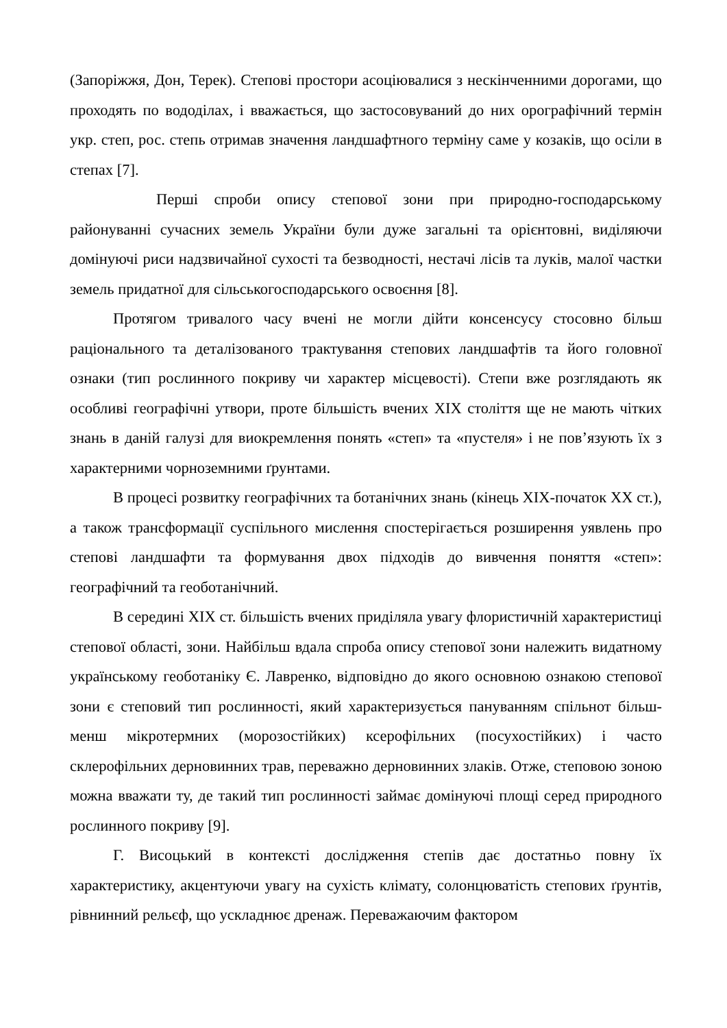(Запоріжжя, Дон, Терек). Степові простори асоціювалися з нескінченними дорогами, що проходять по вододілах, і вважається, що застосовуваний до них орографічний термін укр. степ, рос. степь отримав значення ландшафтного терміну саме у козаків, що осіли в степах [7].
Перші спроби опису степової зони при природно-господарському районуванні сучасних земель України були дуже загальні та орієнтовні, виділяючи домінуючі риси надзвичайної сухості та безводності, нестачі лісів та луків, малої частки земель придатної для сільськогосподарського освоєння [8].
Протягом тривалого часу вчені не могли дійти консенсусу стосовно більш раціонального та деталізованого трактування степових ландшафтів та його головної ознаки (тип рослинного покриву чи характер місцевості). Степи вже розглядають як особливі географічні утвори, проте більшість вчених XIX століття ще не мають чітких знань в даній галузі для виокремлення понять «степ» та «пустеля» і не пов’язують їх з характерними чорноземними ґрунтами.
В процесі розвитку географічних та ботанічних знань (кінець XIX-початок XX ст.), а також трансформації суспільного мислення спостерігається розширення уявлень про степові ландшафти та формування двох підходів до вивчення поняття «степ»: географічний та геоботанічний.
В середині XIX ст. більшість вчених приділяла увагу флористичній характеристиці степової області, зони. Найбільш вдала спроба опису степової зони належить видатному українському геоботаніку Є. Лавренко, відповідно до якого основною ознакою степової зони є степовий тип рослинності, який характеризується пануванням спільнот більш-менш мікротермних (морозостійких) ксерофільних (посухостійких) і часто склерофільних дерновинних трав, переважно дерновинних злаків. Отже, степовою зоною можна вважати ту, де такий тип рослинності займає домінуючі площі серед природного рослинного покриву [9].
Г. Висоцький в контексті дослідження степів дає достатньо повну їх характеристику, акцентуючи увагу на сухість клімату, солонцюватість степових ґрунтів, рівнинний рельєф, що ускладнює дренаж. Переважаючим фактором